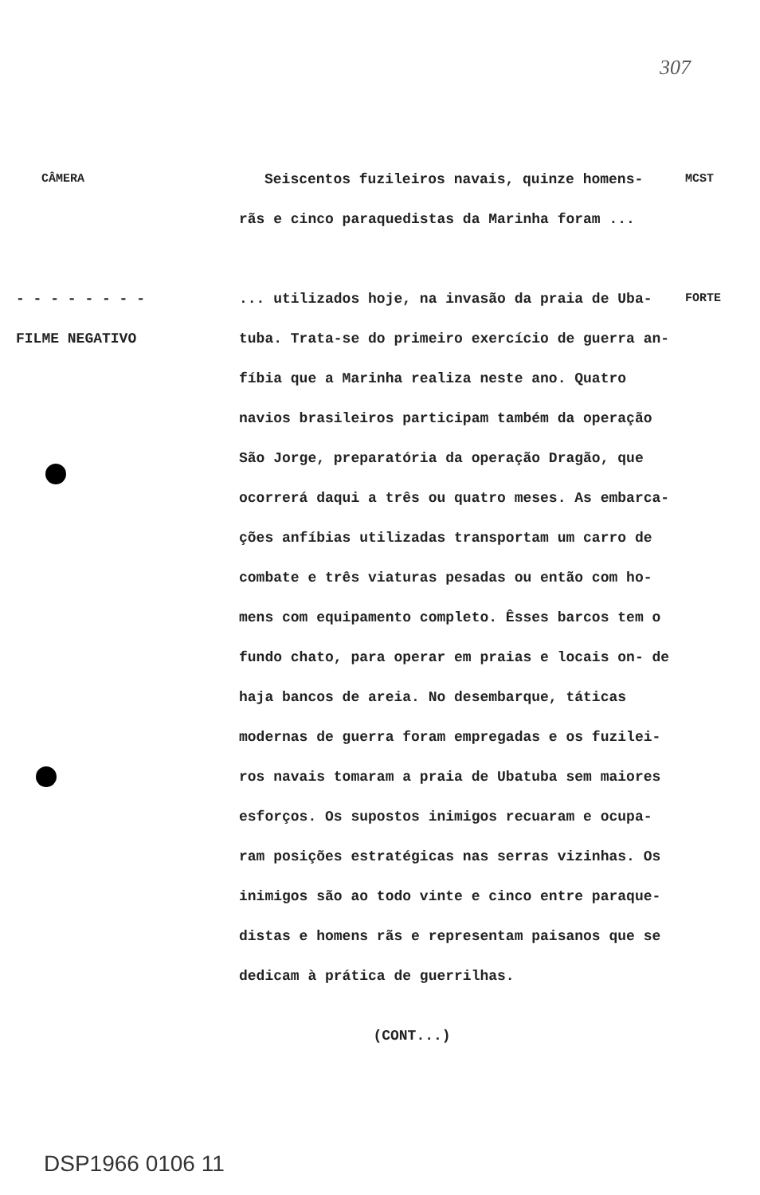307
CÂMERA
Seiscentos fuzileiros navais, quinze homens-
MCST
rãs e cinco paraquedistas da Marinha foram ...
- - - - - - - -
FILME NEGATIVO
... utilizados hoje, na invasão da praia de Uba- tuba. Trata-se do primeiro exercício de guerra an- fíbia que a Marinha realiza neste ano. Quatro navios brasileiros participam também da operação São Jorge, preparatória da operação Dragão, que ocorrerá daqui a três ou quatro meses. As embarca- ções anfíbias utilizadas transportam um carro de combate e três viaturas pesadas ou então com ho- mens com equipamento completo. Êsses barcos tem o fundo chato, para operar em praias e locais on- de haja bancos de areia. No desembarque, táticas modernas de guerra foram empregadas e os fuzilei- ros navais tomaram a praia de Ubatuba sem maiores esforços. Os supostos inimigos recuaram e ocupa- ram posições estratégicas nas serras vizinhas. Os inimigos são ao todo vinte e cinco entre paraque- distas e homens rãs e representam paisanos que se dedicam à prática de guerrilhas.
FORTE
(CONT...)
DSP1966 0106 11